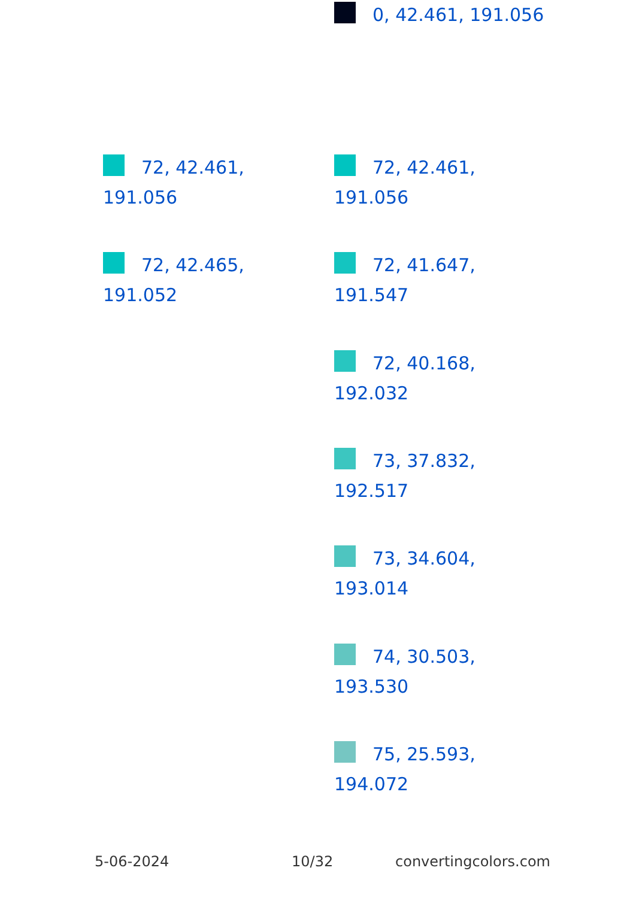0, 42.461, 191.056
72, 42.461, 191.056
72, 42.461, 191.056
72, 42.465, 191.052
72, 41.647, 191.547
72, 40.168, 192.032
73, 37.832, 192.517
73, 34.604, 193.014
74, 30.503, 193.530
75, 25.593, 194.072
5-06-2024 10/32 convertingcolors.com